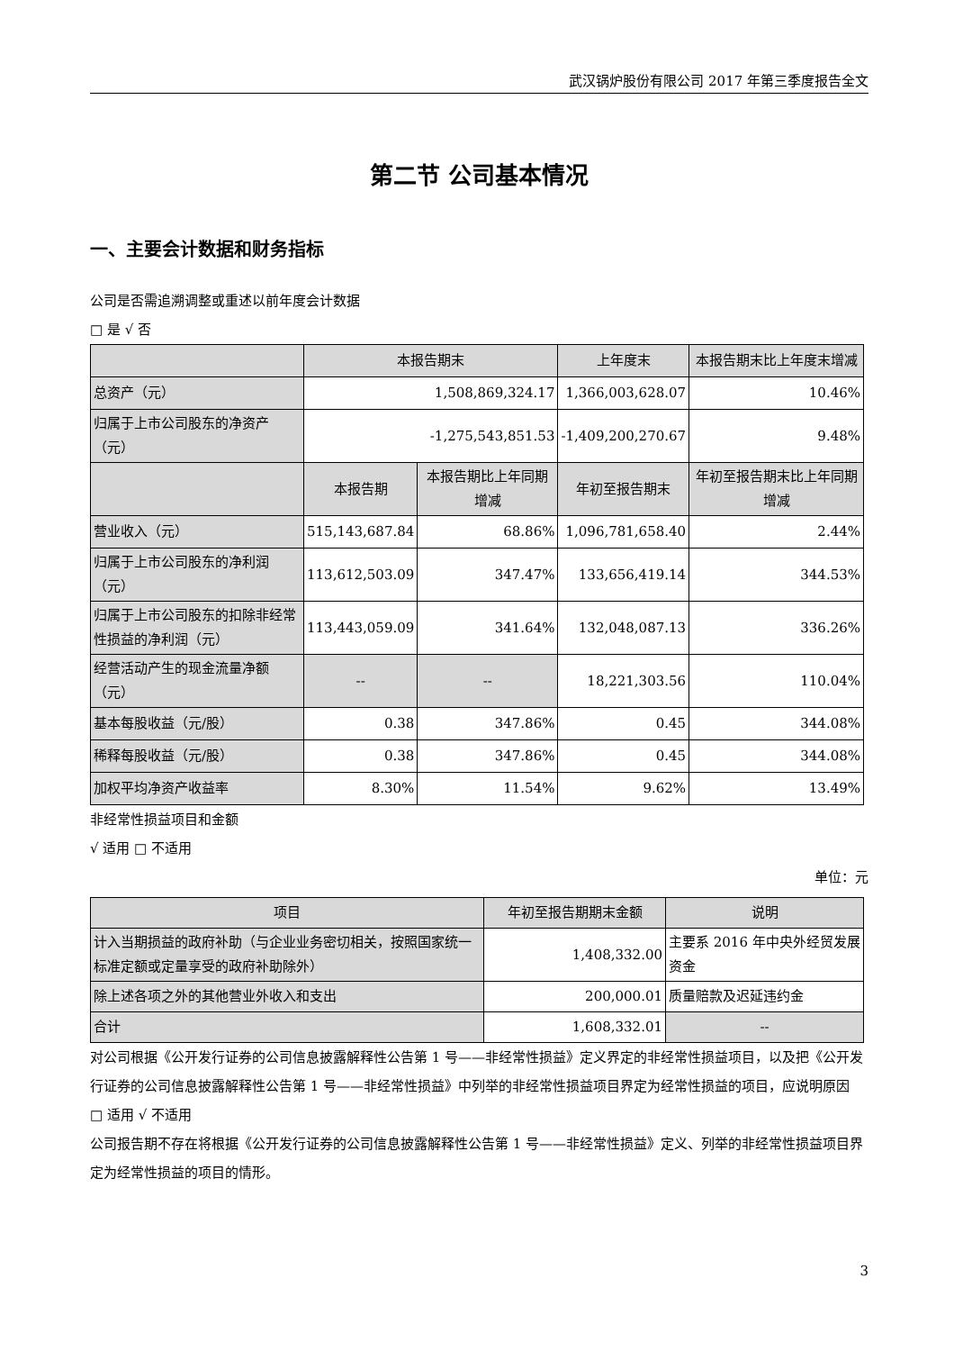武汉锅炉股份有限公司 2017 年第三季度报告全文
第二节 公司基本情况
一、主要会计数据和财务指标
公司是否需追溯调整或重述以前年度会计数据
□ 是 √ 否
| | 本报告期末 | | 上年度末 | 本报告期末比上年度末增减 |
| --- | --- | --- | --- | --- |
| 总资产（元） | 1,508,869,324.17 | | 1,366,003,628.07 | 10.46% |
| 归属于上市公司股东的净资产（元） | -1,275,543,851.53 | | -1,409,200,270.67 | 9.48% |
| | 本报告期 | 本报告期比上年同期增减 | 年初至报告期末 | 年初至报告期末比上年同期增减 |
| 营业收入（元） | 515,143,687.84 | 68.86% | 1,096,781,658.40 | 2.44% |
| 归属于上市公司股东的净利润（元） | 113,612,503.09 | 347.47% | 133,656,419.14 | 344.53% |
| 归属于上市公司股东的扣除非经常性损益的净利润（元） | 113,443,059.09 | 341.64% | 132,048,087.13 | 336.26% |
| 经营活动产生的现金流量净额（元） | -- | -- | 18,221,303.56 | 110.04% |
| 基本每股收益（元/股） | 0.38 | 347.86% | 0.45 | 344.08% |
| 稀释每股收益（元/股） | 0.38 | 347.86% | 0.45 | 344.08% |
| 加权平均净资产收益率 | 8.30% | 11.54% | 9.62% | 13.49% |
非经常性损益项目和金额
√ 适用 □ 不适用
单位：元
| 项目 | 年初至报告期期末金额 | 说明 |
| --- | --- | --- |
| 计入当期损益的政府补助（与企业业务密切相关，按照国家统一标准定额或定量享受的政府补助除外） | 1,408,332.00 | 主要系 2016 年中央外经贸发展资金 |
| 除上述各项之外的其他营业外收入和支出 | 200,000.01 | 质量赔款及迟延违约金 |
| 合计 | 1,608,332.01 | -- |
对公司根据《公开发行证券的公司信息披露解释性公告第 1 号——非经常性损益》定义界定的非经常性损益项目，以及把《公开发行证券的公司信息披露解释性公告第 1 号——非经常性损益》中列举的非经常性损益项目界定为经常性损益的项目，应说明原因
□ 适用 √ 不适用
公司报告期不存在将根据《公开发行证券的公司信息披露解释性公告第 1 号——非经常性损益》定义、列举的非经常性损益项目界定为经常性损益的项目的情形。
3